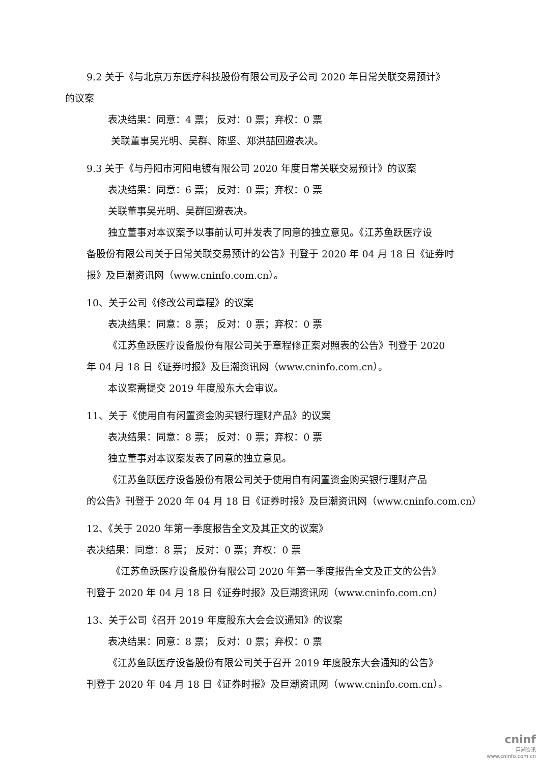9.2 关于《与北京万东医疗科技股份有限公司及子公司 2020 年日常关联交易预计》
的议案
表决结果：同意：4 票； 反对：0 票；弃权：0 票
关联董事吴光明、吴群、陈坚、郑洪喆回避表决。
9.3 关于《与丹阳市河阳电镀有限公司 2020 年度日常关联交易预计》的议案
表决结果：同意：6 票； 反对：0 票；弃权：0 票
关联董事吴光明、吴群回避表决。
独立董事对本议案予以事前认可并发表了同意的独立意见。《江苏鱼跃医疗设
备股份有限公司关于日常关联交易预计的公告》刊登于 2020 年 04 月 18 日《证券时
报》及巨潮资讯网（www.cninfo.com.cn）。
10、关于公司《修改公司章程》的议案
表决结果：同意：8 票； 反对：0 票；弃权：0 票
《江苏鱼跃医疗设备股份有限公司关于章程修正案对照表的公告》刊登于 2020
年 04 月 18 日《证券时报》及巨潮资讯网（www.cninfo.com.cn）。
本议案需提交 2019 年度股东大会审议。
11、关于《使用自有闲置资金购买银行理财产品》的议案
表决结果：同意：8 票； 反对：0 票；弃权：0 票
独立董事对本议案发表了同意的独立意见。
《江苏鱼跃医疗设备股份有限公司关于使用自有闲置资金购买银行理财产品
的公告》刊登于 2020 年 04 月 18 日《证券时报》及巨潮资讯网（www.cninfo.com.cn）
12、《关于 2020 年第一季度报告全文及其正文的议案》
表决结果：同意：8 票； 反对：0 票；弃权：0 票
《江苏鱼跃医疗设备股份有限公司 2020 年第一季度报告全文及正文的公告》
刊登于 2020 年 04 月 18 日《证券时报》及巨潮资讯网（www.cninfo.com.cn）
13、关于公司《召开 2019 年度股东大会会议通知》的议案
表决结果：同意：8 票； 反对：0 票；弃权：0 票
《江苏鱼跃医疗设备股份有限公司关于召开 2019 年度股东大会通知的公告》
刊登于 2020 年 04 月 18 日《证券时报》及巨潮资讯网（www.cninfo.com.cn）。
cninf
巨潮资讯
www.cninfo.com.cn